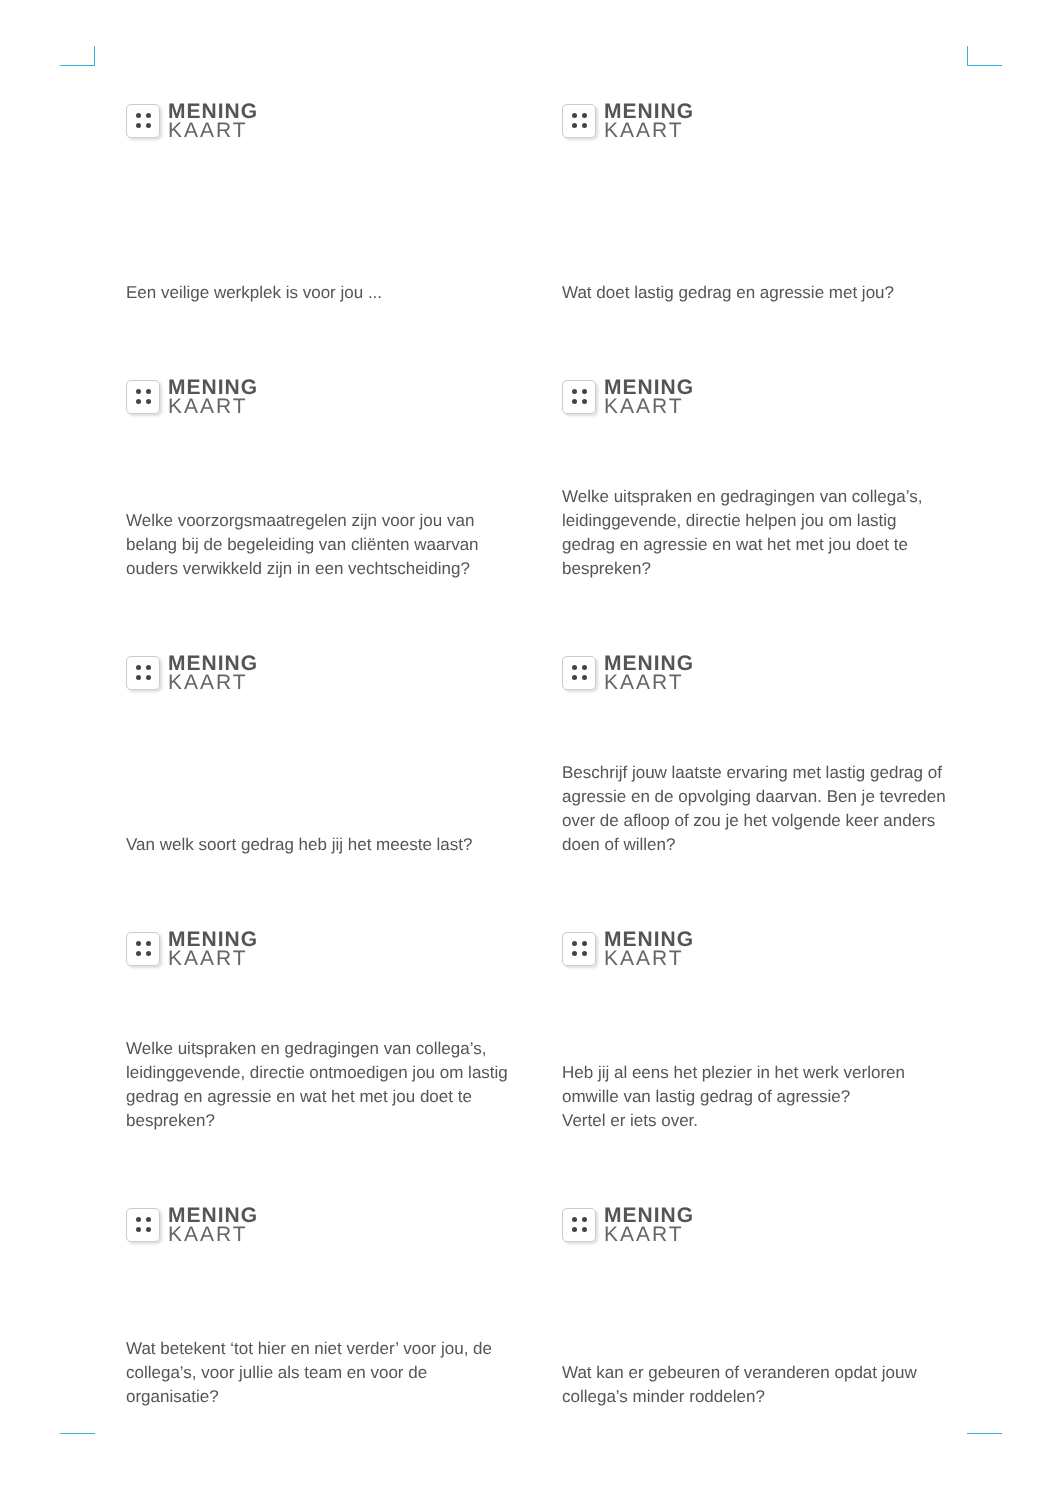MENING
KAART
Een veilige werkplek is voor jou ...
MENING
KAART
Wat doet lastig gedrag en agressie met jou?
MENING
KAART
Welke voorzorgsmaatregelen zijn voor jou van belang bij de begeleiding van cliënten waarvan ouders verwikkeld zijn in een vechtscheiding?
MENING
KAART
Welke uitspraken en gedragingen van collega’s, leidinggevende, directie helpen jou om lastig gedrag en agressie en wat het met jou doet te bespreken?
MENING
KAART
Van welk soort gedrag heb jij het meeste last?
MENING
KAART
Beschrijf jouw laatste ervaring met lastig gedrag of agressie en de opvolging daarvan. Ben je tevreden over de afloop of zou je het volgende keer anders doen of willen?
MENING
KAART
Welke uitspraken en gedragingen van collega’s, leidinggevende, directie ontmoedigen jou om lastig gedrag en agressie en wat het met jou doet te bespreken?
MENING
KAART
Heb jij al eens het plezier in het werk verloren omwille van lastig gedrag of agressie?
Vertel er iets over.
MENING
KAART
Wat betekent ‘tot hier en niet verder’ voor jou, de collega’s, voor jullie als team en voor de organisatie?
MENING
KAART
Wat kan er gebeuren of veranderen opdat jouw collega’s minder roddelen?